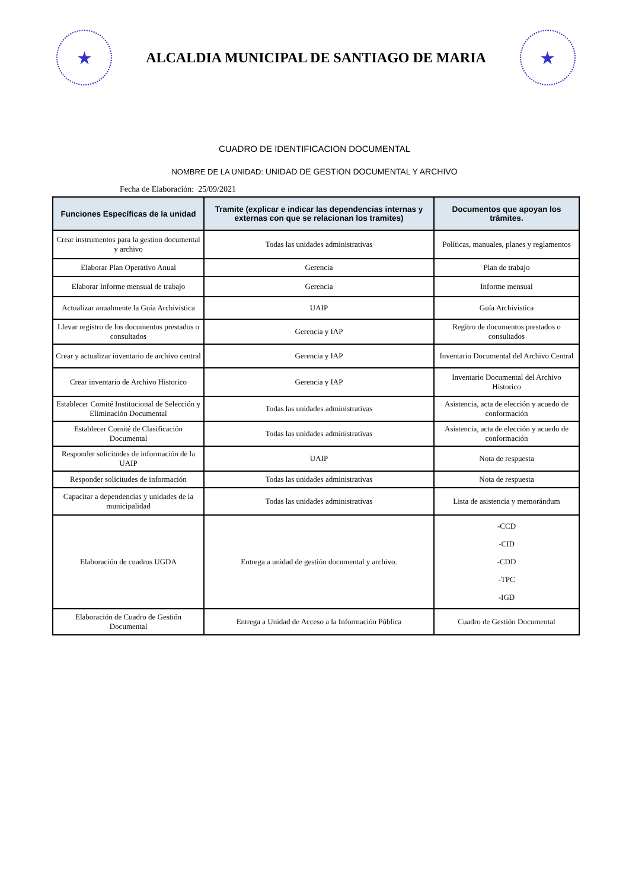★
ALCALDIA MUNICIPAL DE SANTIAGO DE MARIA
★
CUADRO DE IDENTIFICACION DOCUMENTAL
NOMBRE DE LA UNIDAD: UNIDAD DE GESTION DOCUMENTAL Y ARCHIVO
Fecha de Elaboración: 25/09/2021
| Funciones Específicas de la unidad | Tramite (explicar e indicar las dependencias internas y externas con que se relacionan los tramites) | Documentos que apoyan los trámites. |
| --- | --- | --- |
| Crear instrumentos para la gestion documental y archivo | Todas las unidades administrativas | Políticas, manuales, planes y reglamentos |
| Elaborar Plan Operativo Anual | Gerencia | Plan de trabajo |
| Elaborar Informe mensual de trabajo | Gerencia | Informe mensual |
| Actualizar anualmente la Guía Archivistica | UAIP | Guía Archivistica |
| Llevar registro de los documentos prestados o consultados | Gerencia y IAP | Regitro de documentos prestados o consultados |
| Crear y actualizar inventario de archivo central | Gerencia y IAP | Inventario Documental del Archivo Central |
| Crear inventario de Archivo Historico | Gerencia y IAP | Inventario Documental del Archivo Historico |
| Establecer Comité Institucional de Selección y Eliminación Documental | Todas las unidades administrativas | Asistencia, acta de elección y acuedo de conformación |
| Establecer Comité de Clasificación Documental | Todas las unidades administrativas | Asistencia, acta de elección y acuedo de conformación |
| Responder solicitudes de información de la UAIP | UAIP | Nota de respuesta |
| Responder solicitudes de información | Todas las unidades administrativas | Nota de respuesta |
| Capacitar a dependencias y unidades de la municipalidad | Todas las unidades administrativas | Lista de asistencia y memorándum |
| Elaboración de cuadros UGDA | Entrega a unidad de gestión documental y archivo. | -CCD -CID -CDD -TPC -IGD |
| Elaboración de Cuadro de Gestión Documental | Entrega a Unidad de Acceso a la Información Pública | Cuadro de Gestión Documental |